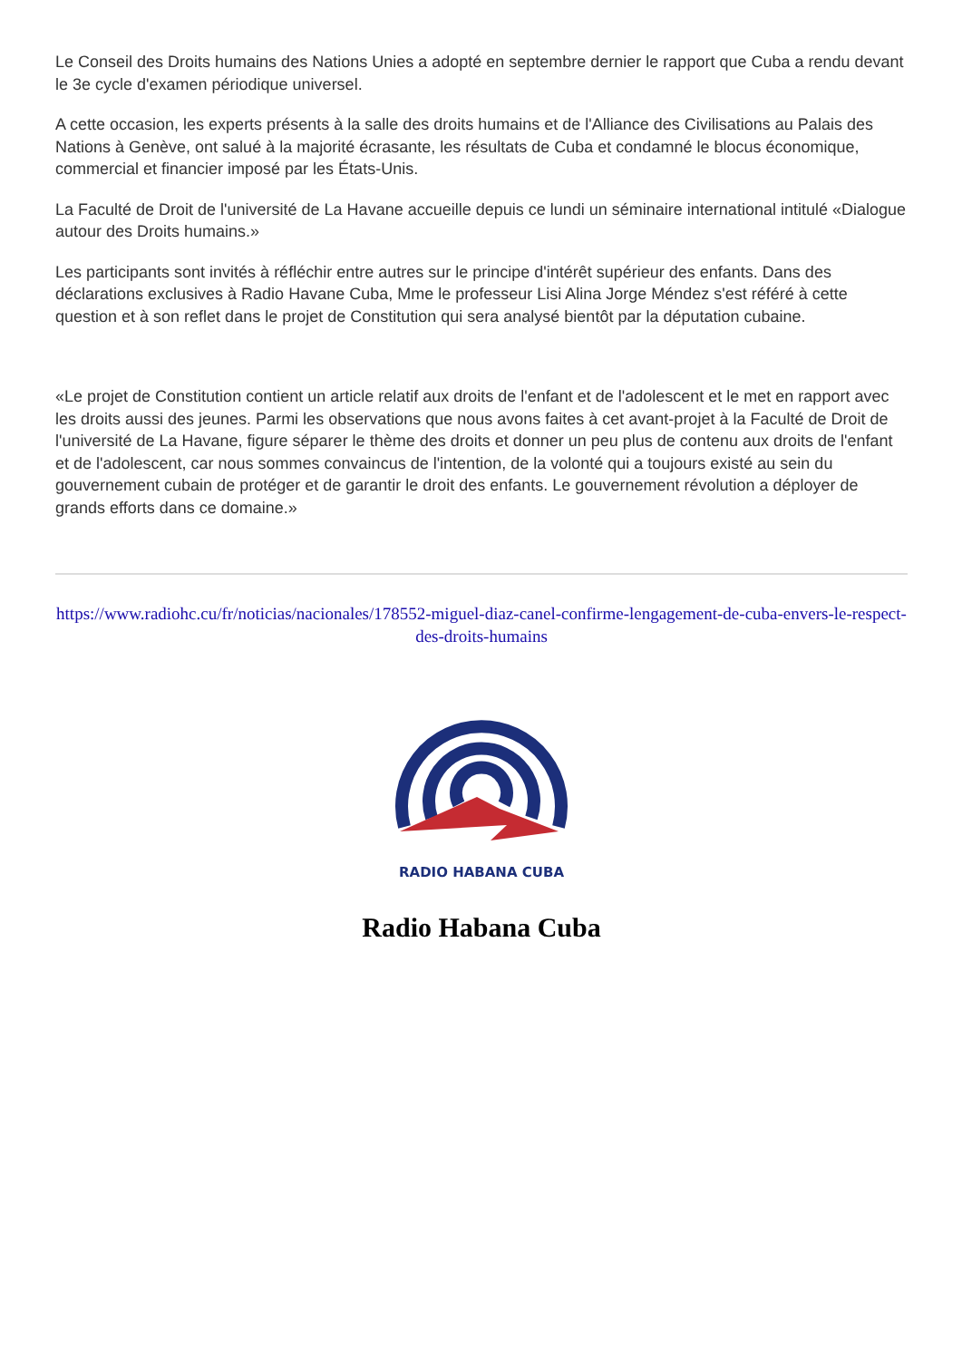Le Conseil des Droits humains des Nations Unies a adopté en septembre dernier le rapport que Cuba a rendu devant le 3e cycle d'examen périodique universel.
A cette occasion, les experts présents à la salle des droits humains et de l'Alliance des Civilisations au Palais des Nations à Genève, ont salué à la majorité écrasante, les résultats de Cuba et condamné le blocus économique, commercial et financier imposé par les États-Unis.
La Faculté de Droit de l'université de La Havane accueille depuis ce lundi un séminaire international intitulé «Dialogue autour des Droits humains.»
Les participants sont invités à réfléchir entre autres sur le principe d'intérêt supérieur des enfants. Dans des déclarations exclusives à Radio Havane Cuba, Mme le professeur Lisi Alina Jorge Méndez s'est référé à cette question et à son reflet dans le projet de Constitution qui sera analysé bientôt par la députation cubaine.
«Le projet de Constitution contient un article relatif aux droits de l'enfant et de l'adolescent et le met en rapport avec les droits aussi des jeunes. Parmi les observations que nous avons faites à cet avant-projet à la Faculté de Droit de l'université de La Havane, figure séparer le thème des droits et donner un peu plus de contenu aux droits de l'enfant et de l'adolescent, car nous sommes convaincus de l'intention, de la volonté qui a toujours existé au sein du gouvernement cubain de protéger et de garantir le droit des enfants. Le gouvernement révolution a déployer de grands efforts dans ce domaine.»
https://www.radiohc.cu/fr/noticias/nacionales/178552-miguel-diaz-canel-confirme-lengagement-de-cuba-envers-le-respect-des-droits-humains
RADIO HABANA CUBA
Radio Habana Cuba